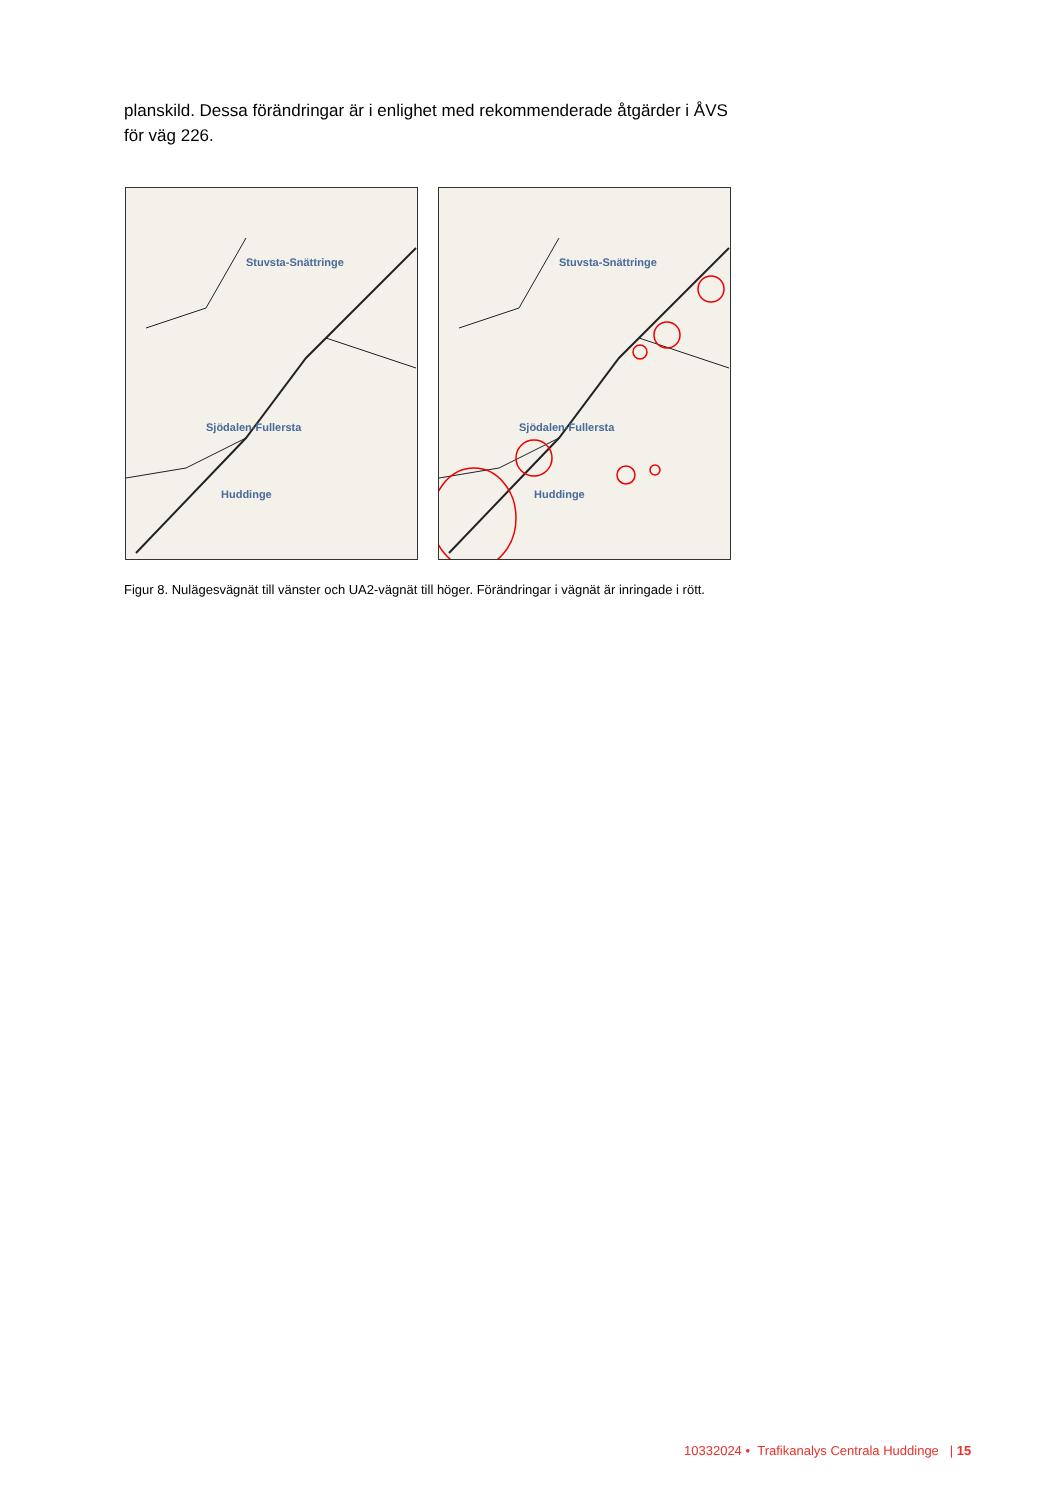planskild. Dessa förändringar är i enlighet med rekommenderade åtgärder i ÅVS för väg 226.
Stuvsta-Snättringe
Sjödalen-Fullersta
Huddinge
Stuvsta-Snättringe
Sjödalen-Fullersta
Huddinge
Figur 8. Nulägesvägnät till vänster och UA2-vägnät till höger. Förändringar i vägnät är inringade i rött.
10332024 • Trafikanalys Centrala Huddinge | 15